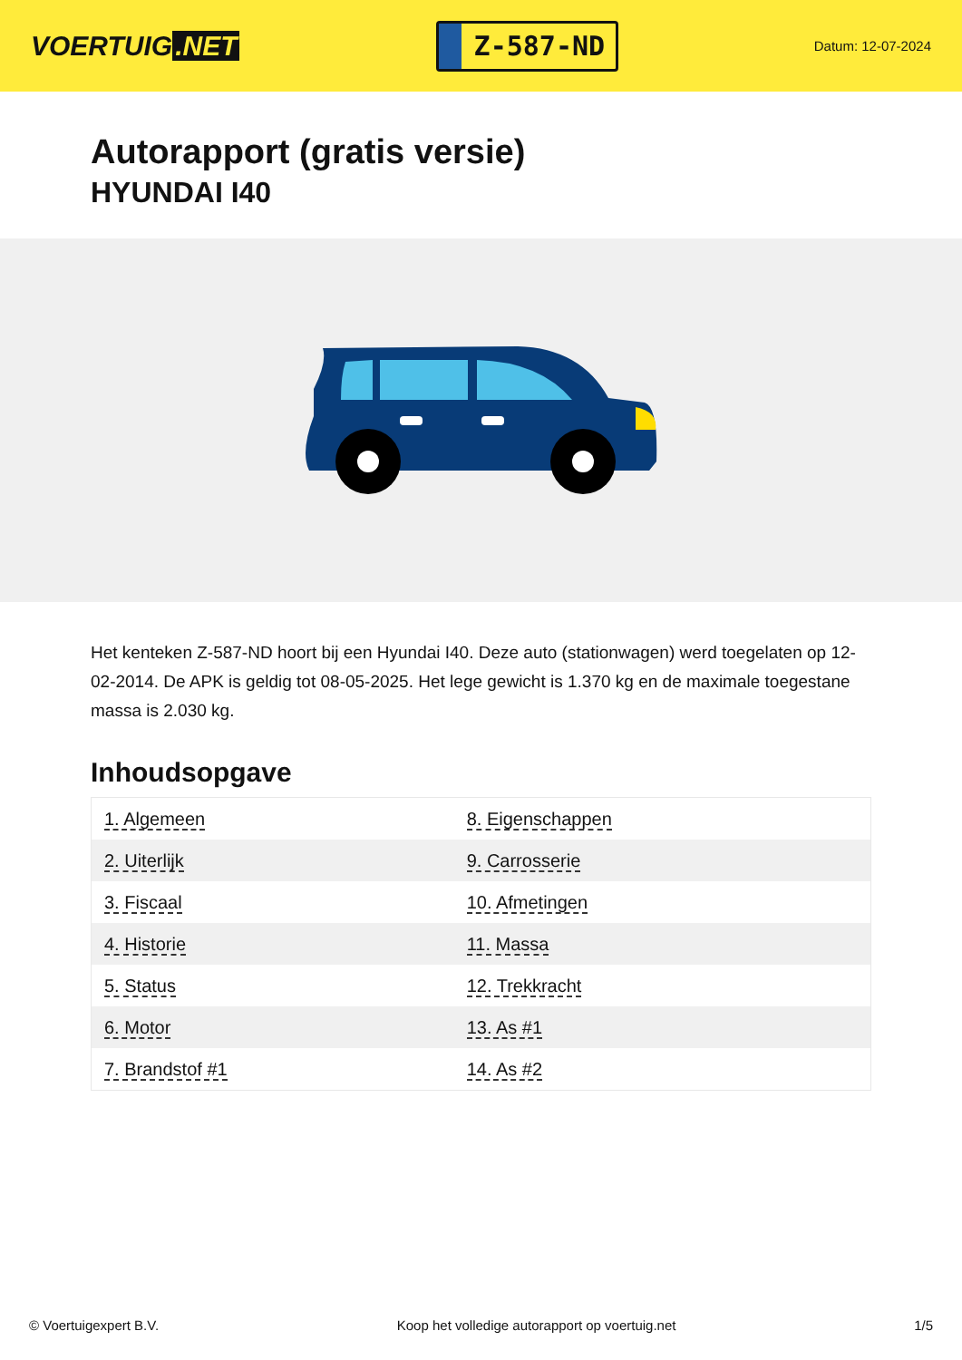VOERTUIG.NET
Z-587-ND
Datum: 12-07-2024
Autorapport (gratis versie)
HYUNDAI I40
Het kenteken Z-587-ND hoort bij een Hyundai I40. Deze auto (stationwagen) werd toegelaten op 12-02-2014. De APK is geldig tot 08-05-2025. Het lege gewicht is 1.370 kg en de maximale toegestane massa is 2.030 kg.
Inhoudsopgave
| 1. Algemeen | 8. Eigenschappen |
| 2. Uiterlijk | 9. Carrosserie |
| 3. Fiscaal | 10. Afmetingen |
| 4. Historie | 11. Massa |
| 5. Status | 12. Trekkracht |
| 6. Motor | 13. As #1 |
| 7. Brandstof #1 | 14. As #2 |
© Voertuigexpert B.V. Koop het volledige autorapport op voertuig.net
1/5